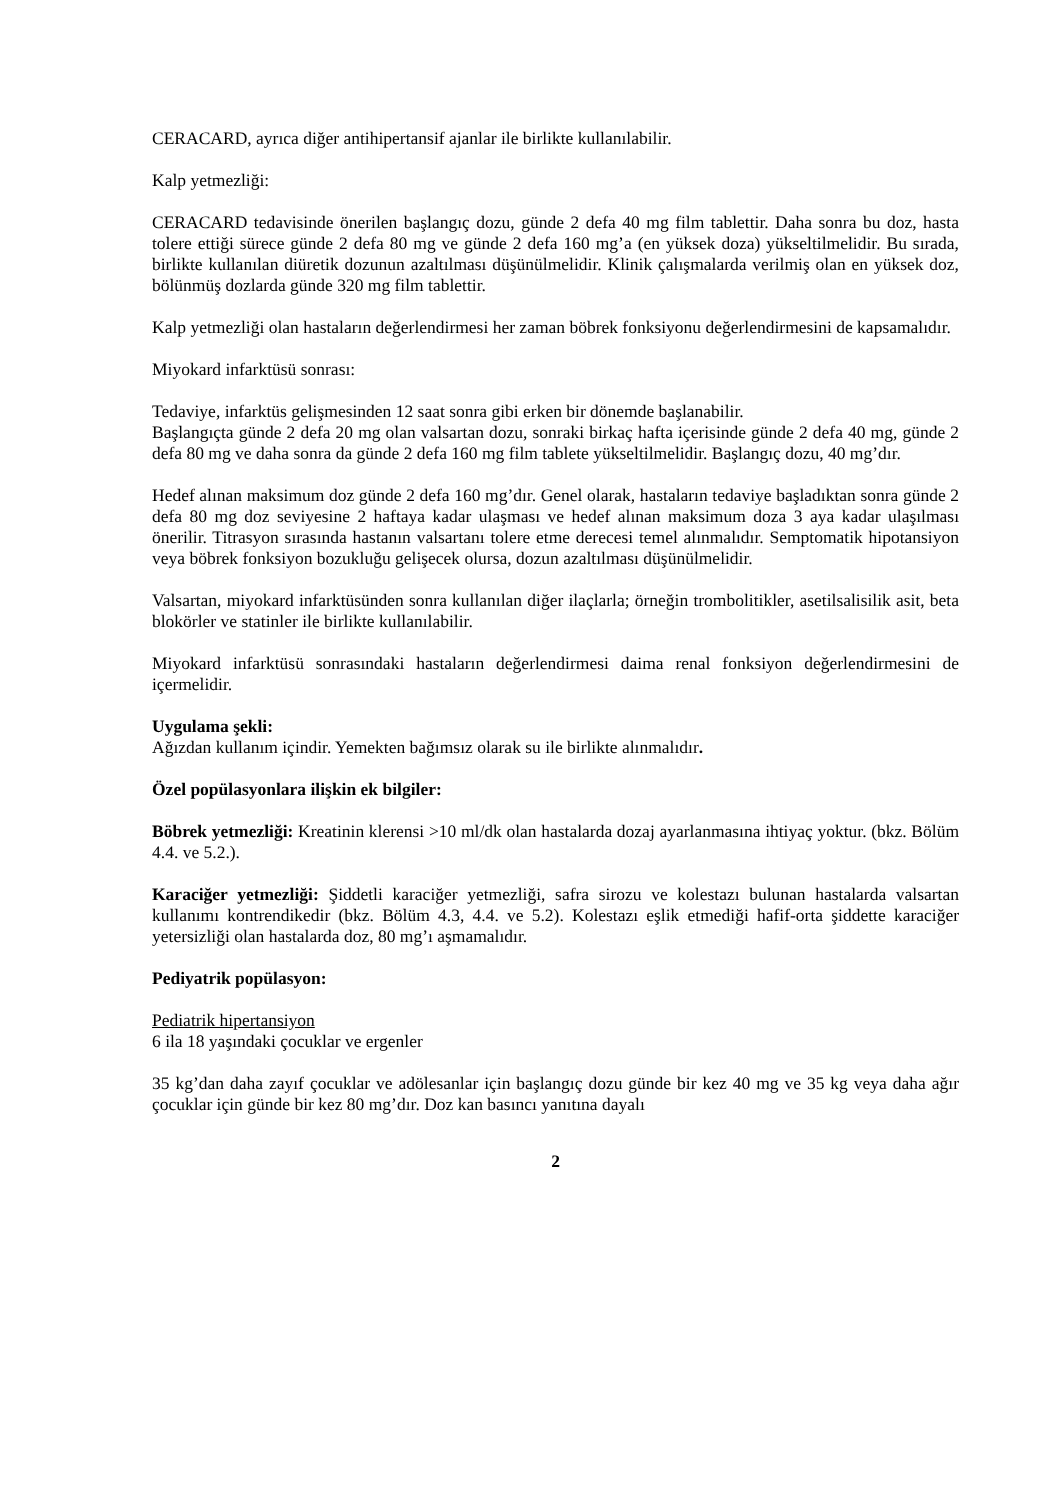CERACARD, ayrıca diğer antihipertansif ajanlar ile birlikte kullanılabilir.
Kalp yetmezliği:
CERACARD tedavisinde önerilen başlangıç dozu, günde 2 defa 40 mg film tablettir. Daha sonra bu doz, hasta tolere ettiği sürece günde 2 defa 80 mg ve günde 2 defa 160 mg’a (en yüksek doza) yükseltilmelidir. Bu sırada, birlikte kullanılan diüretik dozunun azaltılması düşünülmelidir. Klinik çalışmalarda verilmiş olan en yüksek doz, bölünmüş dozlarda günde 320 mg film tablettir.
Kalp yetmezliği olan hastaların değerlendirmesi her zaman böbrek fonksiyonu değerlendirmesini de kapsamalıdır.
Miyokard infarktüsü sonrası:
Tedaviye, infarktüs gelişmesinden 12 saat sonra gibi erken bir dönemde başlanabilir.
Başlangıçta günde 2 defa 20 mg olan valsartan dozu, sonraki birkaç hafta içerisinde günde 2 defa 40 mg, günde 2 defa 80 mg ve daha sonra da günde 2 defa 160 mg film tablete yükseltilmelidir. Başlangıç dozu, 40 mg’dır.
Hedef alınan maksimum doz günde 2 defa 160 mg’dır. Genel olarak, hastaların tedaviye başladıktan sonra günde 2 defa 80 mg doz seviyesine 2 haftaya kadar ulaşması ve hedef alınan maksimum doza 3 aya kadar ulaşılması önerilir. Titrasyon sırasında hastanın valsartanı tolere etme derecesi temel alınmalıdır. Semptomatik hipotansiyon veya böbrek fonksiyon bozukluğu gelişecek olursa, dozun azaltılması düşünülmelidir.
Valsartan, miyokard infarktüsünden sonra kullanılan diğer ilaçlarla; örneğin trombolitikler, asetilsalisilik asit, beta blokörler ve statinler ile birlikte kullanılabilir.
Miyokard infarktüsü sonrasındaki hastaların değerlendirmesi daima renal fonksiyon değerlendirmesini de içermelidir.
Uygulama şekli:
Ağızdan kullanım içindir. Yemekten bağımsız olarak su ile birlikte alınmalıdır.
Özel popülasyonlara ilişkin ek bilgiler:
Böbrek yetmezliği: Kreatinin klerensi >10 ml/dk olan hastalarda dozaj ayarlanmasına ihtiyaç yoktur. (bkz. Bölüm 4.4. ve 5.2.).
Karaciğer yetmezliği: Şiddetli karaciğer yetmezliği, safra sirozu ve kolestazı bulunan hastalarda valsartan kullanımı kontrendikedir (bkz. Bölüm 4.3, 4.4. ve 5.2). Kolestazı eşlik etmediği hafif-orta şiddette karaciğer yetersizliği olan hastalarda doz, 80 mg’ı aşmamalıdır.
Pediyatrik popülasyon:
Pediatrik hipertansiyon
6 ila 18 yaşındaki çocuklar ve ergenler
35 kg’dan daha zayıf çocuklar ve adölesanlar için başlangıç dozu günde bir kez 40 mg ve 35 kg veya daha ağır çocuklar için günde bir kez 80 mg’dır. Doz kan basıncı yanıtına dayalı
2